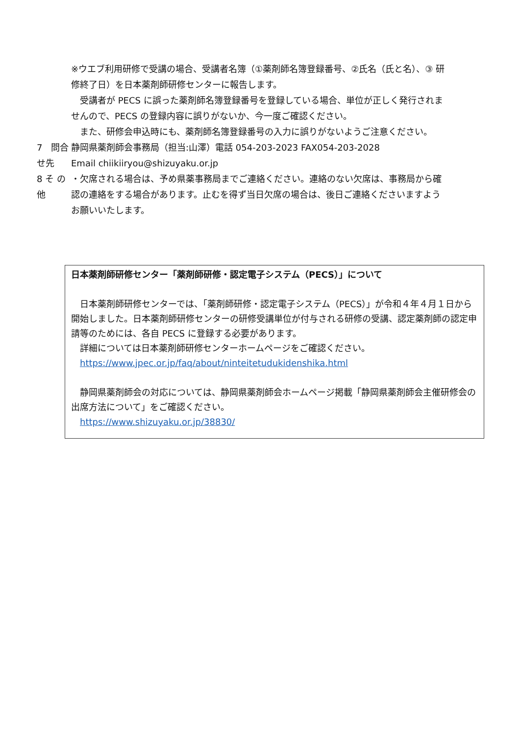※ウエブ利用研修で受講の場合、受講者名簿（①薬剤師名簿登録番号、②氏名（氏と名）、③ 研修終了日）を日本薬剤師研修センターに報告します。
　受講者が PECS に誤った薬剤師名簿登録番号を登録している場合、単位が正しく発行されませんので、PECS の登録内容に誤りがないか、今一度ご確認ください。
　また、研修会申込時にも、薬剤師名簿登録番号の入力に誤りがないようご注意ください。
7　問合せ先 静岡県薬剤師会事務局（担当:山澤）電話 054-203-2023 FAX054-203-2028
Email chiikiiryou@shizuyaku.or.jp
8 そ の 他 ・欠席される場合は、予め県薬事務局までご連絡ください。連絡のない欠席は、事務局から確認の連絡をする場合があります。止むを得ず当日欠席の場合は、後日ご連絡くださいますようお願いいたします。
日本薬剤師研修センター「薬剤師研修・認定電子システム（PECS）」について
　日本薬剤師研修センターでは、「薬剤師研修・認定電子システム（PECS）」が令和４年４月１日から開始しました。日本薬剤師研修センターの研修受講単位が付与される研修の受講、認定薬剤師の認定申請等のためには、各自 PECS に登録する必要があります。
　詳細については日本薬剤師研修センターホームページをご確認ください。
　https://www.jpec.or.jp/faq/about/ninteitetudukidenshika.html
　静岡県薬剤師会の対応については、静岡県薬剤師会ホームページ掲載「静岡県薬剤師会主催研修会の出席方法について」をご確認ください。
　https://www.shizuyaku.or.jp/38830/